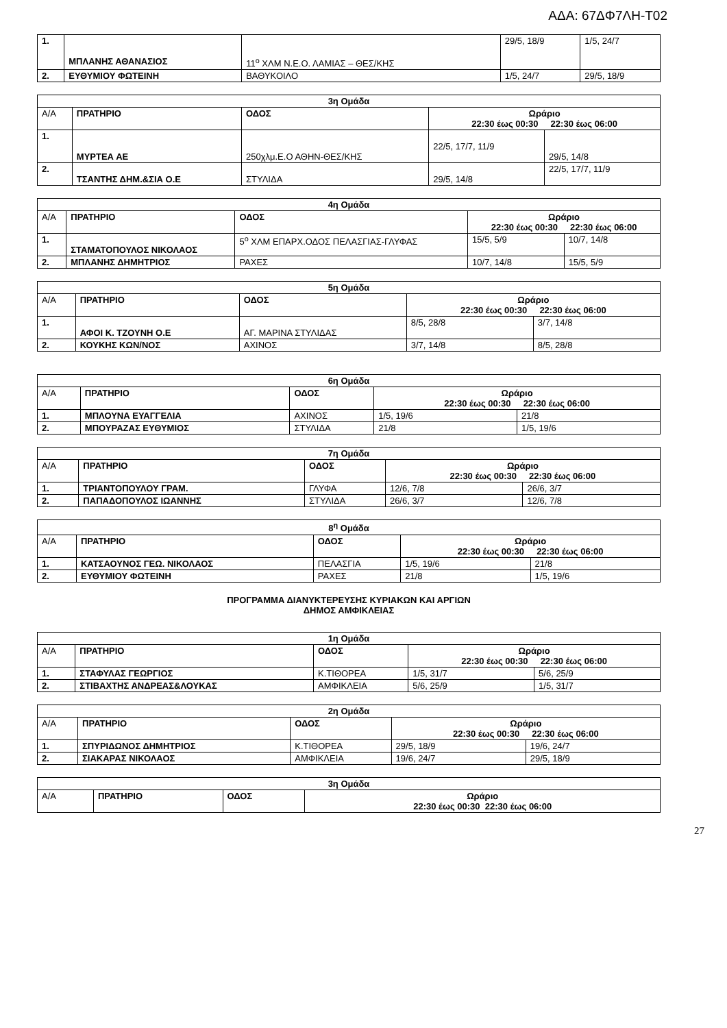ΑΔΑ: 67ΔΦ7ΛΗ-Τ02
| 1. | ΜΠΛΑΝΗΣ ΑΘΑΝΑΣΙΟΣ | 11<sup>ο</sup> ΧΛΜ Ν.Ε.Ο. ΛΑΜΙΑΣ – ΘΕΣ/ΚΗΣ | 29/5, 18/9 | 1/5, 24/7 |
| 2. | ΕΥΘΥΜΙΟΥ ΦΩΤΕΙΝΗ | ΒΑΘΥΚΟΙΛΟ | 1/5, 24/7 | 29/5, 18/9 |
| 3η Ομάδα | | | | |
| --- | --- | --- | --- | --- |
| Α/Α | ΠΡΑΤΗΡΙΟ | ΟΔΟΣ | Ωράριο 22:30 έως 00:30 22:30 έως 06:00 | |
| 1. | ΜΥΡΤΕΑ ΑΕ | 250χλμ.Ε.Ο ΑΘΗΝ-ΘΕΣ/ΚΗΣ | 22/5, 17/7, 11/9 | 29/5, 14/8 |
| 2. | ΤΣΑΝΤΗΣ ΔΗΜ.&ΣΙΑ Ο.Ε | ΣΤΥΛΙΔΑ | 29/5, 14/8 | 22/5, 17/7, 11/9 |
| 4η Ομάδα | | | | |
| --- | --- | --- | --- | --- |
| Α/Α | ΠΡΑΤΗΡΙΟ | ΟΔΟΣ | Ωράριο 22:30 έως 00:30 22:30 έως 06:00 | |
| 1. | ΣΤΑΜΑΤΟΠΟΥΛΟΣ ΝΙΚΟΛΑΟΣ | 5<sup>ο</sup> ΧΛΜ ΕΠΑΡΧ.ΟΔΟΣ ΠΕΛΑΣΓΙΑΣ-ΓΛΥΦΑΣ | 15/5, 5/9 | 10/7, 14/8 |
| 2. | ΜΠΛΑΝΗΣ ΔΗΜΗΤΡΙΟΣ | ΡΑΧΕΣ | 10/7, 14/8 | 15/5, 5/9 |
| 5η Ομάδα | | | | |
| --- | --- | --- | --- | --- |
| Α/Α | ΠΡΑΤΗΡΙΟ | ΟΔΟΣ | Ωράριο 22:30 έως 00:30 22:30 έως 06:00 | |
| 1. | ΑΦΟΙ Κ. ΤΖΟΥΝΗ Ο.Ε | ΑΓ. ΜΑΡΙΝΑ ΣΤΥΛΙΔΑΣ | 8/5, 28/8 | 3/7, 14/8 |
| 2. | ΚΟΥΚΗΣ ΚΩΝ/ΝΟΣ | ΑΧΙΝΟΣ | 3/7, 14/8 | 8/5, 28/8 |
| 6η Ομάδα | | | | |
| --- | --- | --- | --- | --- |
| Α/Α | ΠΡΑΤΗΡΙΟ | ΟΔΟΣ | Ωράριο 22:30 έως 00:30 22:30 έως 06:00 | |
| 1. | ΜΠΛΟΥΝΑ ΕΥΑΓΓΕΛΙΑ | ΑΧΙΝΟΣ | 1/5, 19/6 | 21/8 |
| 2. | ΜΠΟΥΡΑΖΑΣ ΕΥΘΥΜΙΟΣ | ΣΤΥΛΙΔΑ | 21/8 | 1/5, 19/6 |
| 7η Ομάδα | | | | |
| --- | --- | --- | --- | --- |
| Α/Α | ΠΡΑΤΗΡΙΟ | ΟΔΟΣ | Ωράριο 22:30 έως 00:30 22:30 έως 06:00 | |
| 1. | ΤΡΙΑΝΤΟΠΟΥΛΟΥ ΓΡΑΜ. | ΓΛΥΦΑ | 12/6, 7/8 | 26/6, 3/7 |
| 2. | ΠΑΠΑΔΟΠΟΥΛΟΣ ΙΩΑΝΝΗΣ | ΣΤΥΛΙΔΑ | 26/6, 3/7 | 12/6, 7/8 |
| 8<sup>η</sup> Ομάδα | | | | |
| --- | --- | --- | --- | --- |
| Α/Α | ΠΡΑΤΗΡΙΟ | ΟΔΟΣ | Ωράριο 22:30 έως 00:30 22:30 έως 06:00 | |
| 1. | ΚΑΤΣΑΟΥΝΟΣ ΓΕΩ. ΝΙΚΟΛΑΟΣ | ΠΕΛΑΣΓΙΑ | 1/5, 19/6 | 21/8 |
| 2. | ΕΥΘΥΜΙΟΥ ΦΩΤΕΙΝΗ | ΡΑΧΕΣ | 21/8 | 1/5, 19/6 |
ΠΡΟΓΡΑΜΜΑ ΔΙΑΝΥΚΤΕΡΕΥΣΗΣ ΚΥΡΙΑΚΩΝ ΚΑΙ ΑΡΓΙΩΝ
ΔΗΜΟΣ ΑΜΦΙΚΛΕΙΑΣ
| 1η Ομάδα | | | | |
| --- | --- | --- | --- | --- |
| Α/Α | ΠΡΑΤΗΡΙΟ | ΟΔΟΣ | Ωράριο 22:30 έως 00:30 22:30 έως 06:00 | |
| 1. | ΣΤΑΦΥΛΑΣ ΓΕΩΡΓΙΟΣ | Κ.ΤΙΘΟΡΕΑ | 1/5, 31/7 | 5/6, 25/9 |
| 2. | ΣΤΙΒΑΧΤΗΣ ΑΝΔΡΕΑΣ&ΛΟΥΚΑΣ | ΑΜΦΙΚΛΕΙΑ | 5/6, 25/9 | 1/5, 31/7 |
| 2η Ομάδα | | | | |
| --- | --- | --- | --- | --- |
| Α/Α | ΠΡΑΤΗΡΙΟ | ΟΔΟΣ | Ωράριο 22:30 έως 00:30 22:30 έως 06:00 | |
| 1. | ΣΠΥΡΙΔΩΝΟΣ ΔΗΜΗΤΡΙΟΣ | Κ.ΤΙΘΟΡΕΑ | 29/5, 18/9 | 19/6, 24/7 |
| 2. | ΣΙΑΚΑΡΑΣ ΝΙΚΟΛΑΟΣ | ΑΜΦΙΚΛΕΙΑ | 19/6, 24/7 | 29/5, 18/9 |
| 3η Ομάδα | | | |
| --- | --- | --- | --- |
| Α/Α | ΠΡΑΤΗΡΙΟ | ΟΔΟΣ | Ωράριο 22:30 έως 00:30 22:30 έως 06:00 |
27